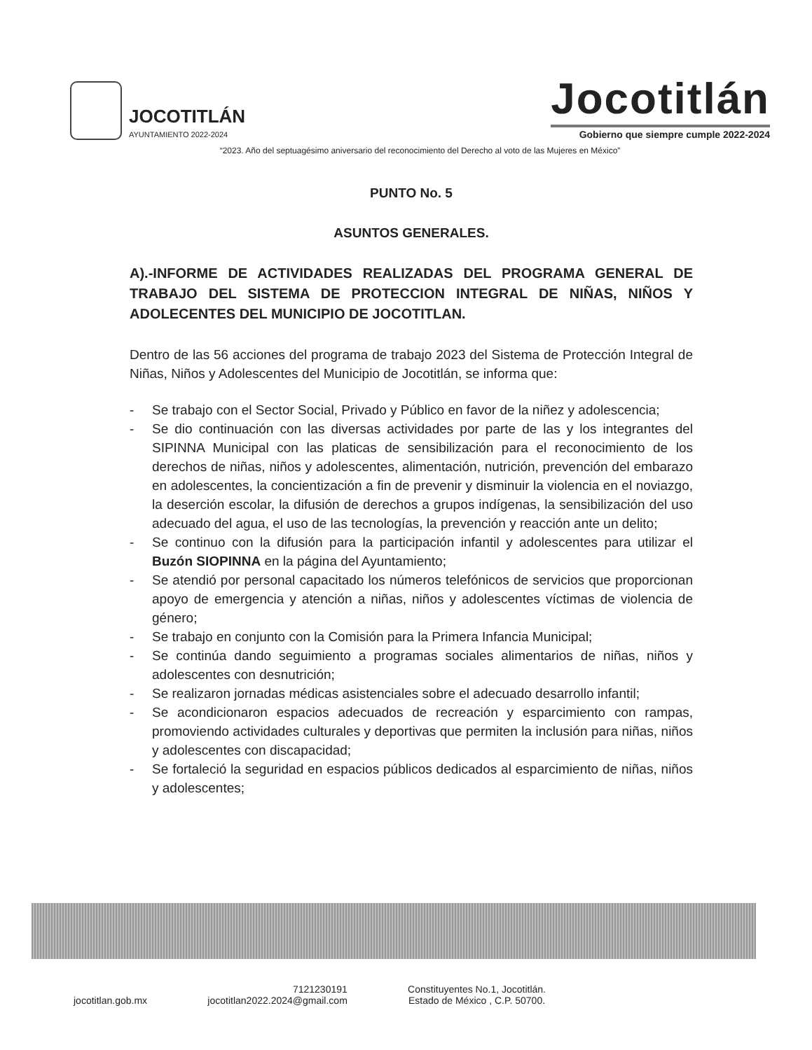JOCOTITLÁN
AYUNTAMIENTO 2022-2024
Jocotitlán
Gobierno que siempre cumple 2022-2024
“2023. Año del septuagésimo aniversario del reconocimiento del Derecho al voto de las Mujeres en México”
PUNTO No. 5
ASUNTOS GENERALES.
A).-INFORME DE ACTIVIDADES REALIZADAS DEL PROGRAMA GENERAL DE TRABAJO DEL SISTEMA DE PROTECCION INTEGRAL DE NIÑAS, NIÑOS Y ADOLECENTES DEL MUNICIPIO DE JOCOTITLAN.
Dentro de las 56 acciones del programa de trabajo 2023 del Sistema de Protección Integral de Niñas, Niños y Adolescentes del Municipio de Jocotitlán, se informa que:
- Se trabajo con el Sector Social, Privado y Público en favor de la niñez y adolescencia;
- Se dio continuación con las diversas actividades por parte de las y los integrantes del SIPINNA Municipal con las platicas de sensibilización para el reconocimiento de los derechos de niñas, niños y adolescentes, alimentación, nutrición, prevención del embarazo en adolescentes, la concientización a fin de prevenir y disminuir la violencia en el noviazgo, la deserción escolar, la difusión de derechos a grupos indígenas, la sensibilización del uso adecuado del agua, el uso de las tecnologías, la prevención y reacción ante un delito;
- Se continuo con la difusión para la participación infantil y adolescentes para utilizar el Buzón SIOPINNA en la página del Ayuntamiento;
- Se atendió por personal capacitado los números telefónicos de servicios que proporcionan apoyo de emergencia y atención a niñas, niños y adolescentes víctimas de violencia de género;
- Se trabajo en conjunto con la Comisión para la Primera Infancia Municipal;
- Se continúa dando seguimiento a programas sociales alimentarios de niñas, niños y adolescentes con desnutrición;
- Se realizaron jornadas médicas asistenciales sobre el adecuado desarrollo infantil;
- Se acondicionaron espacios adecuados de recreación y esparcimiento con rampas, promoviendo actividades culturales y deportivas que permiten la inclusión para niñas, niños y adolescentes con discapacidad;
- Se fortaleció la seguridad en espacios públicos dedicados al esparcimiento de niñas, niños y adolescentes;
jocotitlan.gob.mx 7121230191
jocotitlan2022.2024@gmail.com
Constituyentes No.1, Jocotitlán.
Estado de México , C.P. 50700.